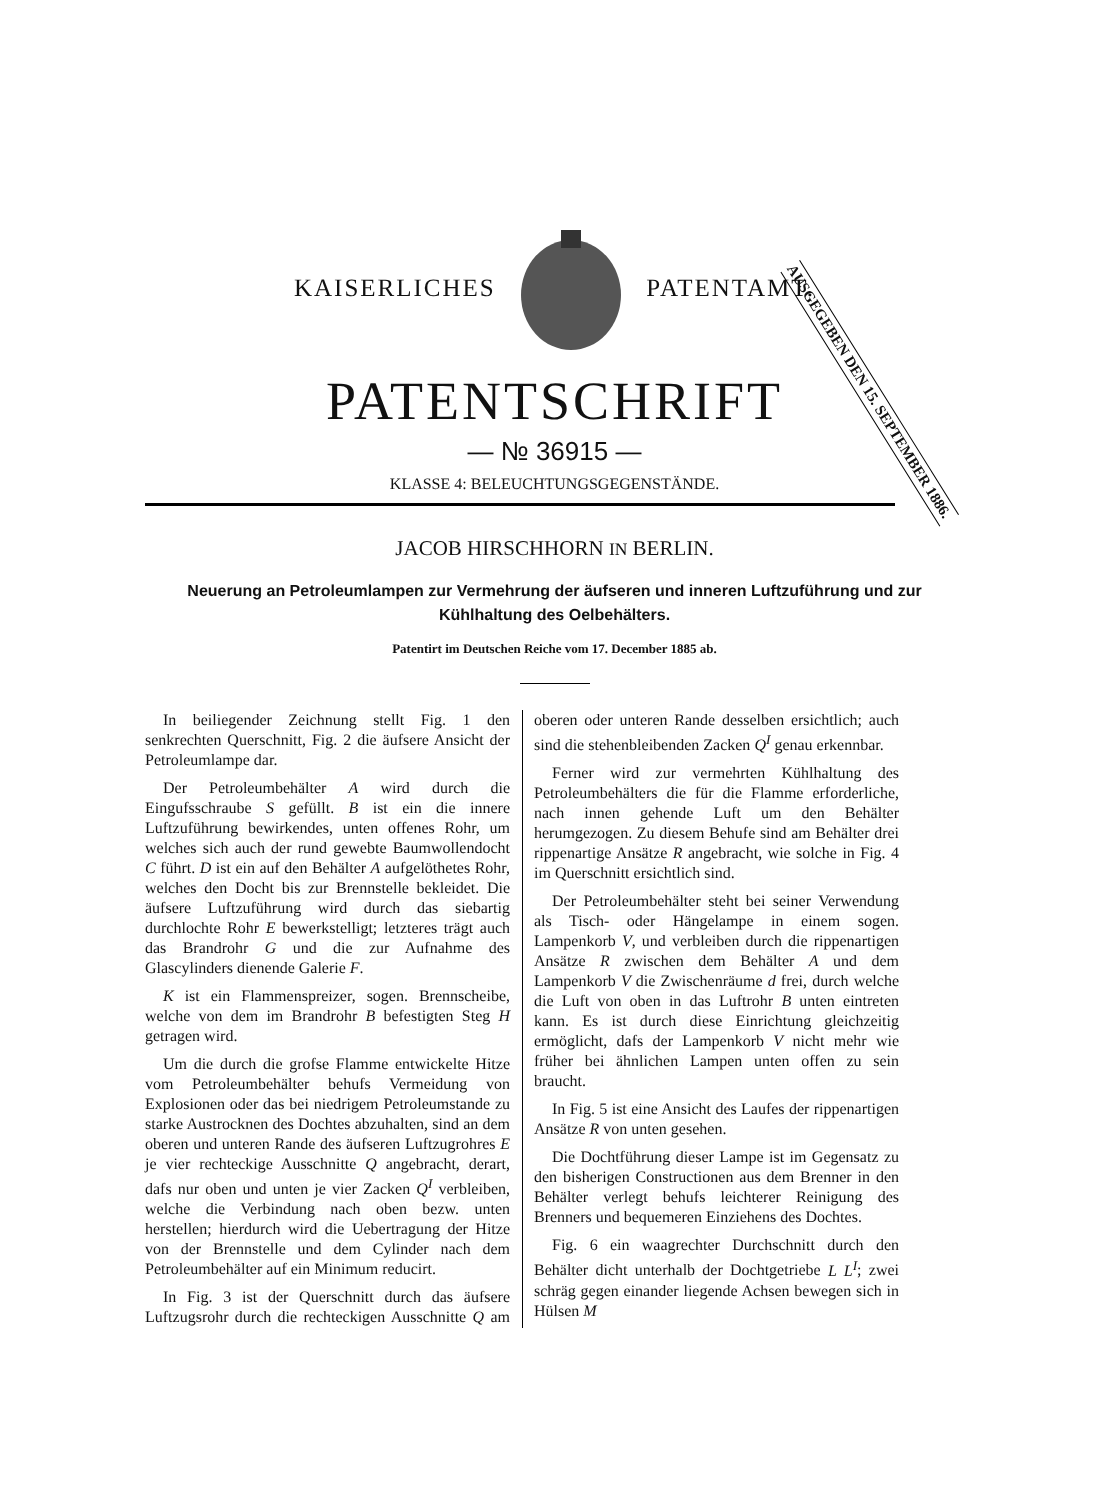AUSGEGEBEN DEN 15. SEPTEMBER 1886.
KAISERLICHES PATENTAMT.
PATENTSCHRIFT
— № 36915 —
KLASSE 4: BELEUCHTUNGSGEGENSTÄNDE.
JACOB HIRSCHHORN IN BERLIN.
Neuerung an Petroleumlampen zur Vermehrung der äufseren und inneren Luftzuführung und zur Kühlhaltung des Oelbehälters.
Patentirt im Deutschen Reiche vom 17. December 1885 ab.
In beiliegender Zeichnung stellt Fig. 1 den senkrechten Querschnitt, Fig. 2 die äufsere Ansicht der Petroleumlampe dar.
Der Petroleumbehälter A wird durch die Eingufsschraube S gefüllt. B ist ein die innere Luftzuführung bewirkendes, unten offenes Rohr, um welches sich auch der rund gewebte Baumwollendocht C führt. D ist ein auf den Behälter A aufgelöthetes Rohr, welches den Docht bis zur Brennstelle bekleidet. Die äufsere Luftzuführung wird durch das siebartig durchlochte Rohr E bewerkstelligt; letzteres trägt auch das Brandrohr G und die zur Aufnahme des Glascylinders dienende Galerie F.
K ist ein Flammenspreizer, sogen. Brennscheibe, welche von dem im Brandrohr B befestigten Steg H getragen wird.
Um die durch die grofse Flamme entwickelte Hitze vom Petroleumbehälter behufs Vermeidung von Explosionen oder das bei niedrigem Petroleumstande zu starke Austrocknen des Dochtes abzuhalten, sind an dem oberen und unteren Rande des äufseren Luftzugrohres E je vier rechteckige Ausschnitte Q angebracht, derart, dafs nur oben und unten je vier Zacken Q<sup>I</sup> verbleiben, welche die Verbindung nach oben bezw. unten herstellen; hierdurch wird die Uebertragung der Hitze von der Brennstelle und dem Cylinder nach dem Petroleumbehälter auf ein Minimum reducirt.
In Fig. 3 ist der Querschnitt durch das äufsere Luftzugsrohr durch die rechteckigen Ausschnitte Q am oberen oder unteren Rande desselben ersichtlich; auch sind die stehenbleibenden Zacken Q<sup>I</sup> genau erkennbar.
Ferner wird zur vermehrten Kühlhaltung des Petroleumbehälters die für die Flamme erforderliche, nach innen gehende Luft um den Behälter herumgezogen. Zu diesem Behufe sind am Behälter drei rippenartige Ansätze R angebracht, wie solche in Fig. 4 im Querschnitt ersichtlich sind.
Der Petroleumbehälter steht bei seiner Verwendung als Tisch- oder Hängelampe in einem sogen. Lampenkorb V, und verbleiben durch die rippenartigen Ansätze R zwischen dem Behälter A und dem Lampenkorb V die Zwischenräume d frei, durch welche die Luft von oben in das Luftrohr B unten eintreten kann. Es ist durch diese Einrichtung gleichzeitig ermöglicht, dafs der Lampenkorb V nicht mehr wie früher bei ähnlichen Lampen unten offen zu sein braucht.
In Fig. 5 ist eine Ansicht des Laufes der rippenartigen Ansätze R von unten gesehen.
Die Dochtführung dieser Lampe ist im Gegensatz zu den bisherigen Constructionen aus dem Brenner in den Behälter verlegt behufs leichterer Reinigung des Brenners und bequemeren Einziehens des Dochtes.
Fig. 6 ein waagrechter Durchschnitt durch den Behälter dicht unterhalb der Dochtgetriebe L L<sup>I</sup>; zwei schräg gegen einander liegende Achsen bewegen sich in Hülsen M